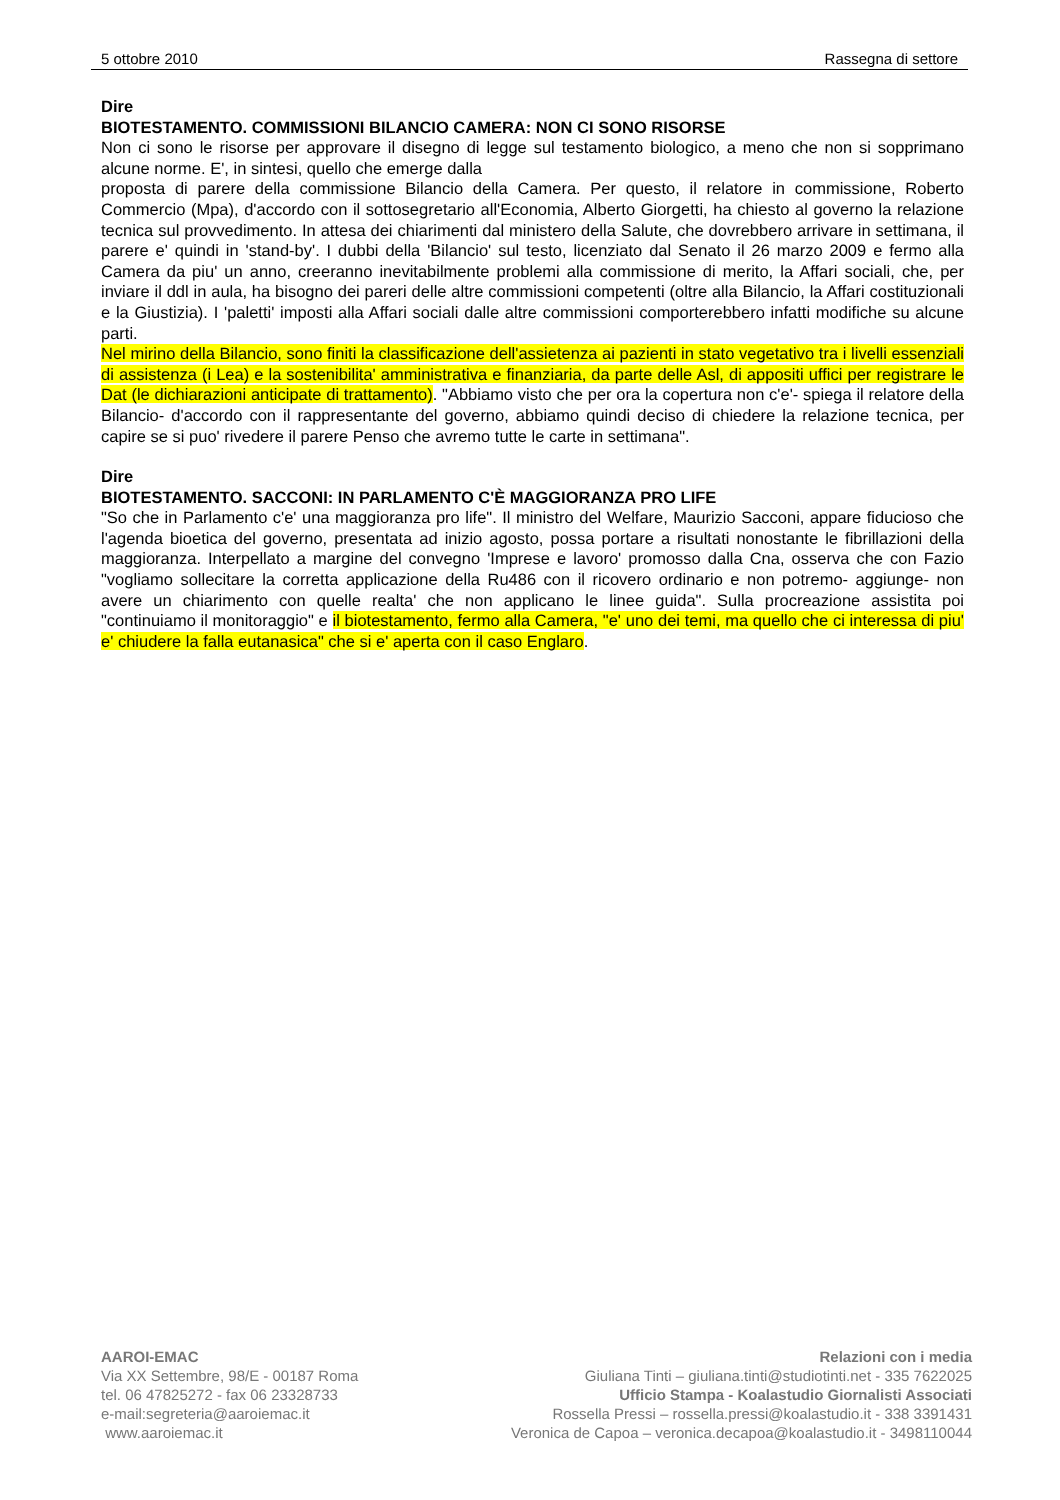5 ottobre 2010 Rassegna di settore
Dire
BIOTESTAMENTO. COMMISSIONI BILANCIO CAMERA: NON CI SONO RISORSE
Non ci sono le risorse per approvare il disegno di legge sul testamento biologico, a meno che non si sopprimano alcune norme. E', in sintesi, quello che emerge dalla
proposta di parere della commissione Bilancio della Camera. Per questo, il relatore in commissione, Roberto Commercio (Mpa), d'accordo con il sottosegretario all'Economia, Alberto Giorgetti, ha chiesto al governo la relazione tecnica sul provvedimento. In attesa dei chiarimenti dal ministero della Salute, che dovrebbero arrivare in settimana, il parere e' quindi in 'stand-by'. I dubbi della 'Bilancio' sul testo, licenziato dal Senato il 26 marzo 2009 e fermo alla Camera da piu' un anno, creeranno inevitabilmente problemi alla commissione di merito, la Affari sociali, che, per inviare il ddl in aula, ha bisogno dei pareri delle altre commissioni competenti (oltre alla Bilancio, la Affari costituzionali e la Giustizia). I 'paletti' imposti alla Affari sociali dalle altre commissioni comporterebbero infatti modifiche su alcune parti.
Nel mirino della Bilancio, sono finiti la classificazione dell'assietenza ai pazienti in stato vegetativo tra i livelli essenziali di assistenza (i Lea) e la sostenibilita' amministrativa e finanziaria, da parte delle Asl, di appositi uffici per registrare le Dat (le dichiarazioni anticipate di trattamento). "Abbiamo visto che per ora la copertura non c'e'- spiega il relatore della Bilancio- d'accordo con il rappresentante del governo, abbiamo quindi deciso di chiedere la relazione tecnica, per capire se si puo' rivedere il parere Penso che avremo tutte le carte in settimana".
Dire
BIOTESTAMENTO. SACCONI: IN PARLAMENTO C'È MAGGIORANZA PRO LIFE
"So che in Parlamento c'e' una maggioranza pro life". Il ministro del Welfare, Maurizio Sacconi, appare fiducioso che l'agenda bioetica del governo, presentata ad inizio agosto, possa portare a risultati nonostante le fibrillazioni della maggioranza. Interpellato a margine del convegno 'Imprese e lavoro' promosso dalla Cna, osserva che con Fazio "vogliamo sollecitare la corretta applicazione della Ru486 con il ricovero ordinario e non potremo- aggiunge- non avere un chiarimento con quelle realta' che non applicano le linee guida". Sulla procreazione assistita poi "continuiamo il monitoraggio" e il biotestamento, fermo alla Camera, "e' uno dei temi, ma quello che ci interessa di piu' e' chiudere la falla eutanasica" che si e' aperta con il caso Englaro.
AAROI-EMAC
Via XX Settembre, 98/E - 00187 Roma
tel. 06 47825272 - fax 06 23328733
e-mail:segreteria@aaroiemac.it
www.aaroiemac.it
Relazioni con i media
Giuliana Tinti – giuliana.tinti@studiotinti.net - 335 7622025
Ufficio Stampa - Koalastudio Giornalisti Associati
Rossella Pressi – rossella.pressi@koalastudio.it - 338 3391431
Veronica de Capoa – veronica.decapoa@koalastudio.it - 3498110044